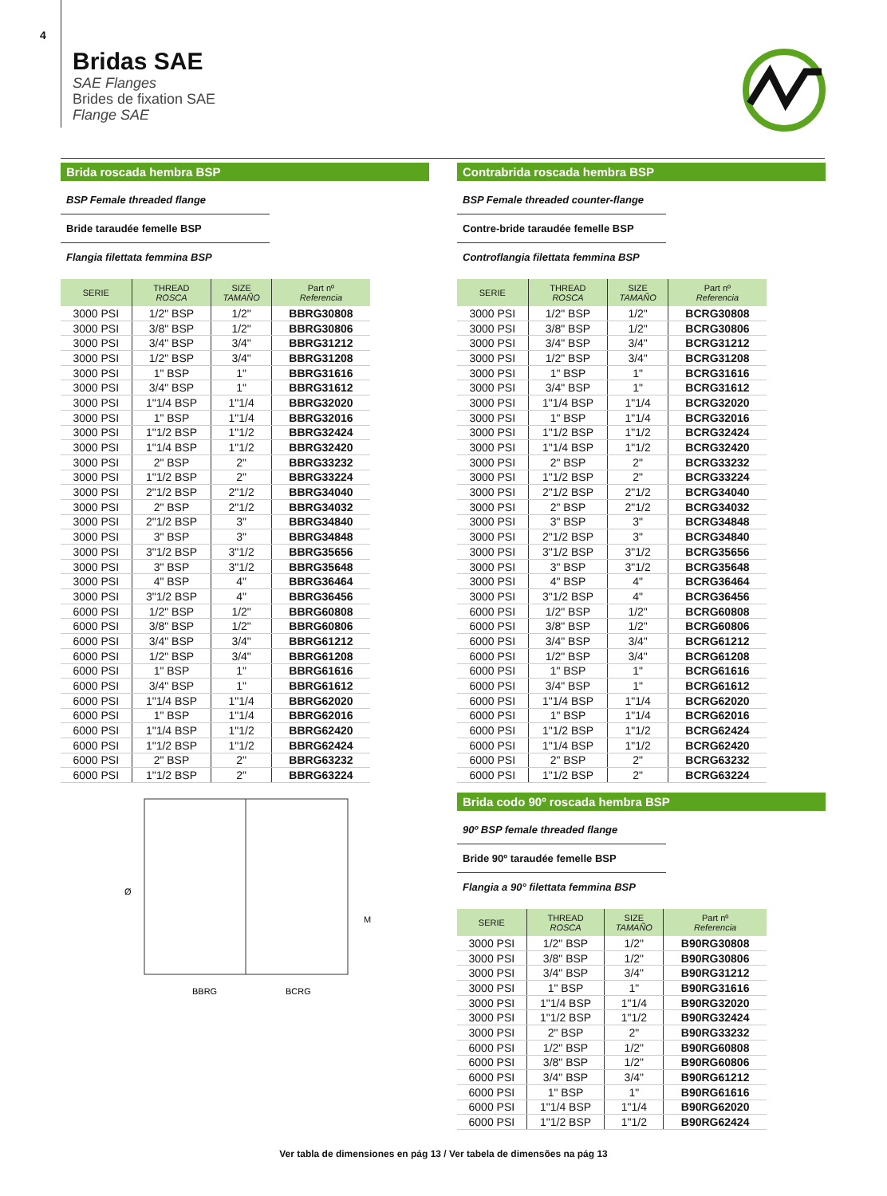4
Bridas SAE
SAE Flanges
Brides de fixation SAE
Flange SAE
Brida roscada hembra BSP
BSP Female threaded flange
Bride taraudée femelle BSP
Flangia filettata femmina BSP
| SERIE | THREAD ROSCA | SIZE TAMAÑO | Part nº Referencia |
| --- | --- | --- | --- |
| 3000 PSI | 1/2" BSP | 1/2" | BBRG30808 |
| 3000 PSI | 3/8" BSP | 1/2" | BBRG30806 |
| 3000 PSI | 3/4" BSP | 3/4" | BBRG31212 |
| 3000 PSI | 1/2" BSP | 3/4" | BBRG31208 |
| 3000 PSI | 1" BSP | 1" | BBRG31616 |
| 3000 PSI | 3/4" BSP | 1" | BBRG31612 |
| 3000 PSI | 1"1/4 BSP | 1"1/4 | BBRG32020 |
| 3000 PSI | 1" BSP | 1"1/4 | BBRG32016 |
| 3000 PSI | 1"1/2 BSP | 1"1/2 | BBRG32424 |
| 3000 PSI | 1"1/4 BSP | 1"1/2 | BBRG32420 |
| 3000 PSI | 2" BSP | 2" | BBRG33232 |
| 3000 PSI | 1"1/2 BSP | 2" | BBRG33224 |
| 3000 PSI | 2"1/2 BSP | 2"1/2 | BBRG34040 |
| 3000 PSI | 2" BSP | 2"1/2 | BBRG34032 |
| 3000 PSI | 2"1/2 BSP | 3" | BBRG34840 |
| 3000 PSI | 3" BSP | 3" | BBRG34848 |
| 3000 PSI | 3"1/2 BSP | 3"1/2 | BBRG35656 |
| 3000 PSI | 3" BSP | 3"1/2 | BBRG35648 |
| 3000 PSI | 4" BSP | 4" | BBRG36464 |
| 3000 PSI | 3"1/2 BSP | 4" | BBRG36456 |
| 6000 PSI | 1/2" BSP | 1/2" | BBRG60808 |
| 6000 PSI | 3/8" BSP | 1/2" | BBRG60806 |
| 6000 PSI | 3/4" BSP | 3/4" | BBRG61212 |
| 6000 PSI | 1/2" BSP | 3/4" | BBRG61208 |
| 6000 PSI | 1" BSP | 1" | BBRG61616 |
| 6000 PSI | 3/4" BSP | 1" | BBRG61612 |
| 6000 PSI | 1"1/4 BSP | 1"1/4 | BBRG62020 |
| 6000 PSI | 1" BSP | 1"1/4 | BBRG62016 |
| 6000 PSI | 1"1/4 BSP | 1"1/2 | BBRG62420 |
| 6000 PSI | 1"1/2 BSP | 1"1/2 | BBRG62424 |
| 6000 PSI | 2" BSP | 2" | BBRG63232 |
| 6000 PSI | 1"1/2 BSP | 2" | BBRG63224 |
Ø
M
BBRG
BCRG
Contrabrida roscada hembra BSP
BSP Female threaded counter-flange
Contre-bride taraudée femelle BSP
Controflangia filettata femmina BSP
| SERIE | THREAD ROSCA | SIZE TAMAÑO | Part nº Referencia |
| --- | --- | --- | --- |
| 3000 PSI | 1/2" BSP | 1/2" | BCRG30808 |
| 3000 PSI | 3/8" BSP | 1/2" | BCRG30806 |
| 3000 PSI | 3/4" BSP | 3/4" | BCRG31212 |
| 3000 PSI | 1/2" BSP | 3/4" | BCRG31208 |
| 3000 PSI | 1" BSP | 1" | BCRG31616 |
| 3000 PSI | 3/4" BSP | 1" | BCRG31612 |
| 3000 PSI | 1"1/4 BSP | 1"1/4 | BCRG32020 |
| 3000 PSI | 1" BSP | 1"1/4 | BCRG32016 |
| 3000 PSI | 1"1/2 BSP | 1"1/2 | BCRG32424 |
| 3000 PSI | 1"1/4 BSP | 1"1/2 | BCRG32420 |
| 3000 PSI | 2" BSP | 2" | BCRG33232 |
| 3000 PSI | 1"1/2 BSP | 2" | BCRG33224 |
| 3000 PSI | 2"1/2 BSP | 2"1/2 | BCRG34040 |
| 3000 PSI | 2" BSP | 2"1/2 | BCRG34032 |
| 3000 PSI | 3" BSP | 3" | BCRG34848 |
| 3000 PSI | 2"1/2 BSP | 3" | BCRG34840 |
| 3000 PSI | 3"1/2 BSP | 3"1/2 | BCRG35656 |
| 3000 PSI | 3" BSP | 3"1/2 | BCRG35648 |
| 3000 PSI | 4" BSP | 4" | BCRG36464 |
| 3000 PSI | 3"1/2 BSP | 4" | BCRG36456 |
| 6000 PSI | 1/2" BSP | 1/2" | BCRG60808 |
| 6000 PSI | 3/8" BSP | 1/2" | BCRG60806 |
| 6000 PSI | 3/4" BSP | 3/4" | BCRG61212 |
| 6000 PSI | 1/2" BSP | 3/4" | BCRG61208 |
| 6000 PSI | 1" BSP | 1" | BCRG61616 |
| 6000 PSI | 3/4" BSP | 1" | BCRG61612 |
| 6000 PSI | 1"1/4 BSP | 1"1/4 | BCRG62020 |
| 6000 PSI | 1" BSP | 1"1/4 | BCRG62016 |
| 6000 PSI | 1"1/2 BSP | 1"1/2 | BCRG62424 |
| 6000 PSI | 1"1/4 BSP | 1"1/2 | BCRG62420 |
| 6000 PSI | 2" BSP | 2" | BCRG63232 |
| 6000 PSI | 1"1/2 BSP | 2" | BCRG63224 |
Brida codo 90º roscada hembra BSP
90º BSP female threaded flange
Bride 90º taraudée femelle BSP
Flangia a 90° filettata femmina BSP
| SERIE | THREAD ROSCA | SIZE TAMAÑO | Part nº Referencia |
| --- | --- | --- | --- |
| 3000 PSI | 1/2" BSP | 1/2" | B90RG30808 |
| 3000 PSI | 3/8" BSP | 1/2" | B90RG30806 |
| 3000 PSI | 3/4" BSP | 3/4" | B90RG31212 |
| 3000 PSI | 1" BSP | 1" | B90RG31616 |
| 3000 PSI | 1"1/4 BSP | 1"1/4 | B90RG32020 |
| 3000 PSI | 1"1/2 BSP | 1"1/2 | B90RG32424 |
| 3000 PSI | 2" BSP | 2" | B90RG33232 |
| 6000 PSI | 1/2" BSP | 1/2" | B90RG60808 |
| 6000 PSI | 3/8" BSP | 1/2" | B90RG60806 |
| 6000 PSI | 3/4" BSP | 3/4" | B90RG61212 |
| 6000 PSI | 1" BSP | 1" | B90RG61616 |
| 6000 PSI | 1"1/4 BSP | 1"1/4 | B90RG62020 |
| 6000 PSI | 1"1/2 BSP | 1"1/2 | B90RG62424 |
Ver tabla de dimensiones en pág 13 / Ver tabela de dimensões na pág 13